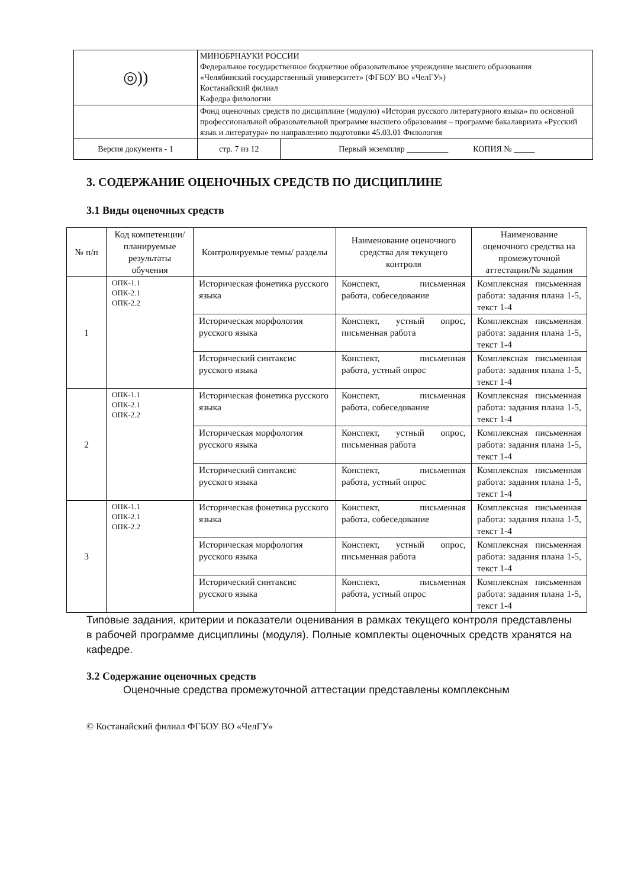| ◎)) | МИНОБРНАУКИ РОССИИ Федеральное государственное бюджетное образовательное учреждение высшего образования «Челябинский государственный университет» (ФГБОУ ВО «ЧелГУ») Костанайский филиал Кафедра филологии | | |
| | Фонд оценочных средств по дисциплине (модулю) «История русского литературного языка» по основной профессиональной образовательной программе высшего образования – программе бакалавриата «Русский язык и литература» по направлению подготовки 45.03.01 Филология | | |
| Версия документа - 1 | | стр. 7 из 12 | Первый экземпляр __________ КОПИЯ № _____ |
3. СОДЕРЖАНИЕ ОЦЕНОЧНЫХ СРЕДСТВ ПО ДИСЦИПЛИНЕ
3.1 Виды оценочных средств
| № п/п | Код компетенции/ планируемые результаты обучения | Контролируемые темы/ разделы | Наименование оценочного средства для текущего контроля | Наименование оценочного средства на промежуточной аттестации/№ задания |
| --- | --- | --- | --- | --- |
| 1 | ОПК-1.1 ОПК-2.1 ОПК-2.2 | Историческая фонетика русского языка | Конспект, письменная работа, собеседование | Комплексная письменная работа: задания плана 1-5, текст 1-4 |
| | | Историческая морфология русского языка | Конспект, устный опрос, письменная работа | Комплексная письменная работа: задания плана 1-5, текст 1-4 |
| | | Исторический синтаксис русского языка | Конспект, письменная работа, устный опрос | Комплексная письменная работа: задания плана 1-5, текст 1-4 |
| 2 | ОПК-1.1 ОПК-2.1 ОПК-2.2 | Историческая фонетика русского языка | Конспект, письменная работа, собеседование | Комплексная письменная работа: задания плана 1-5, текст 1-4 |
| | | Историческая морфология русского языка | Конспект, устный опрос, письменная работа | Комплексная письменная работа: задания плана 1-5, текст 1-4 |
| | | Исторический синтаксис русского языка | Конспект, письменная работа, устный опрос | Комплексная письменная работа: задания плана 1-5, текст 1-4 |
| 3 | ОПК-1.1 ОПК-2.1 ОПК-2.2 | Историческая фонетика русского языка | Конспект, письменная работа, собеседование | Комплексная письменная работа: задания плана 1-5, текст 1-4 |
| | | Историческая морфология русского языка | Конспект, устный опрос, письменная работа | Комплексная письменная работа: задания плана 1-5, текст 1-4 |
| | | Исторический синтаксис русского языка | Конспект, письменная работа, устный опрос | Комплексная письменная работа: задания плана 1-5, текст 1-4 |
Типовые задания, критерии и показатели оценивания в рамках текущего контроля представлены в рабочей программе дисциплины (модуля). Полные комплекты оценочных средств хранятся на кафедре.
3.2 Содержание оценочных средств
Оценочные средства промежуточной аттестации представлены комплексным
© Костанайский филиал ФГБОУ ВО «ЧелГУ»